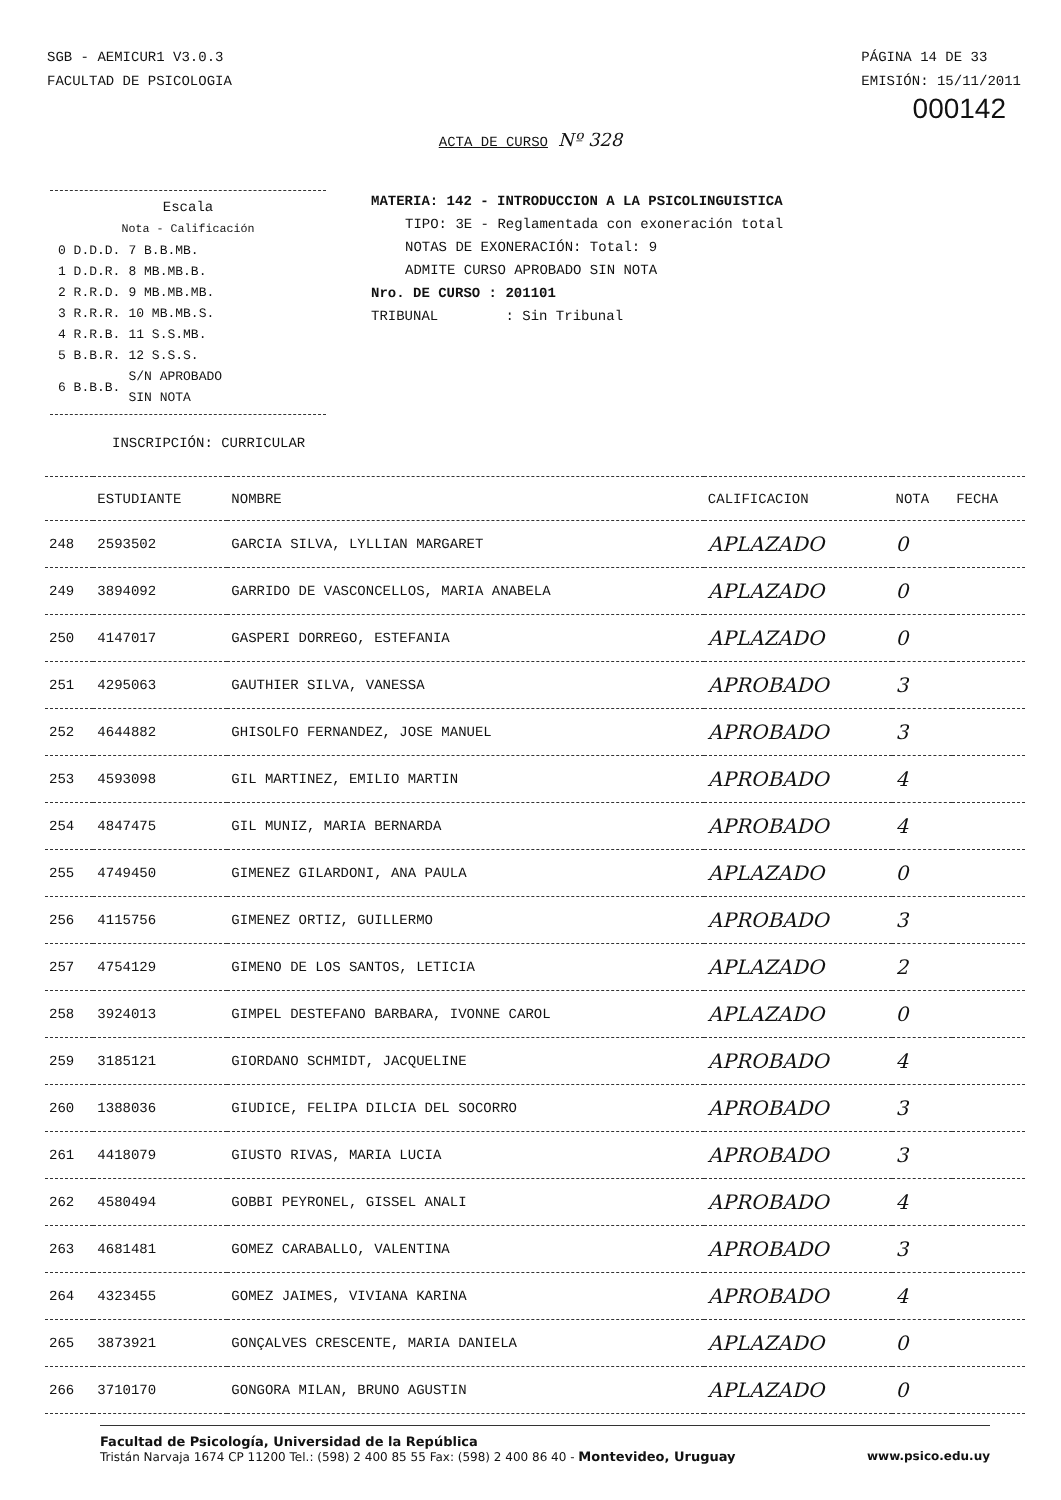SGB - AEMICUR1 V3.0.3
FACULTAD DE PSICOLOGIA
PÁGINA 14 DE 33
EMISIÓN: 15/11/2011
000142
ACTA DE CURSO Nº 328
Escala
Nota - Calificación
| 0 D.D.D. | 7 B.B.MB. |
| 1 D.D.R. | 8 MB.MB.B. |
| 2 R.R.D. | 9 MB.MB.MB. |
| 3 R.R.R. | 10 MB.MB.S. |
| 4 R.R.B. | 11 S.S.MB. |
| 5 B.B.R. | 12 S.S.S. |
| 6 B.B.B. | S/N APROBADO SIN NOTA |
MATERIA: 142 - INTRODUCCION A LA PSICOLINGUISTICA
TIPO: 3E - Reglamentada con exoneración total
NOTAS DE EXONERACIÓN: Total: 9
ADMITE CURSO APROBADO SIN NOTA
Nro. DE CURSO : 201101
TRIBUNAL : Sin Tribunal
INSCRIPCIÓN: CURRICULAR
| | ESTUDIANTE | NOMBRE | CALIFICACION | NOTA | FECHA |
| --- | --- | --- | --- | --- | --- |
| 248 | 2593502 | GARCIA SILVA, LYLLIAN MARGARET | APLAZADO | 0 | |
| 249 | 3894092 | GARRIDO DE VASCONCELLOS, MARIA ANABELA | APLAZADO | 0 | |
| 250 | 4147017 | GASPERI DORREGO, ESTEFANIA | APLAZADO | 0 | |
| 251 | 4295063 | GAUTHIER SILVA, VANESSA | APROBADO | 3 | |
| 252 | 4644882 | GHISOLFO FERNANDEZ, JOSE MANUEL | APROBADO | 3 | |
| 253 | 4593098 | GIL MARTINEZ, EMILIO MARTIN | APROBADO | 4 | |
| 254 | 4847475 | GIL MUNIZ, MARIA BERNARDA | APROBADO | 4 | |
| 255 | 4749450 | GIMENEZ GILARDONI, ANA PAULA | APLAZADO | 0 | |
| 256 | 4115756 | GIMENEZ ORTIZ, GUILLERMO | APROBADO | 3 | |
| 257 | 4754129 | GIMENO DE LOS SANTOS, LETICIA | APLAZADO | 2 | |
| 258 | 3924013 | GIMPEL DESTEFANO BARBARA, IVONNE CAROL | APLAZADO | 0 | |
| 259 | 3185121 | GIORDANO SCHMIDT, JACQUELINE | APROBADO | 4 | |
| 260 | 1388036 | GIUDICE, FELIPA DILCIA DEL SOCORRO | APROBADO | 3 | |
| 261 | 4418079 | GIUSTO RIVAS, MARIA LUCIA | APROBADO | 3 | |
| 262 | 4580494 | GOBBI PEYRONEL, GISSEL ANALI | APROBADO | 4 | |
| 263 | 4681481 | GOMEZ CARABALLO, VALENTINA | APROBADO | 3 | |
| 264 | 4323455 | GOMEZ JAIMES, VIVIANA KARINA | APROBADO | 4 | |
| 265 | 3873921 | GONÇALVES CRESCENTE, MARIA DANIELA | APLAZADO | 0 | |
| 266 | 3710170 | GONGORA MILAN, BRUNO AGUSTIN | APLAZADO | 0 | |
Facultad de Psicología, Universidad de la República
www.psico.edu.uy Tristán Narvaja 1674 CP 11200 Tel.: (598) 2 400 85 55 Fax: (598) 2 400 86 40 - Montevideo, Uruguay